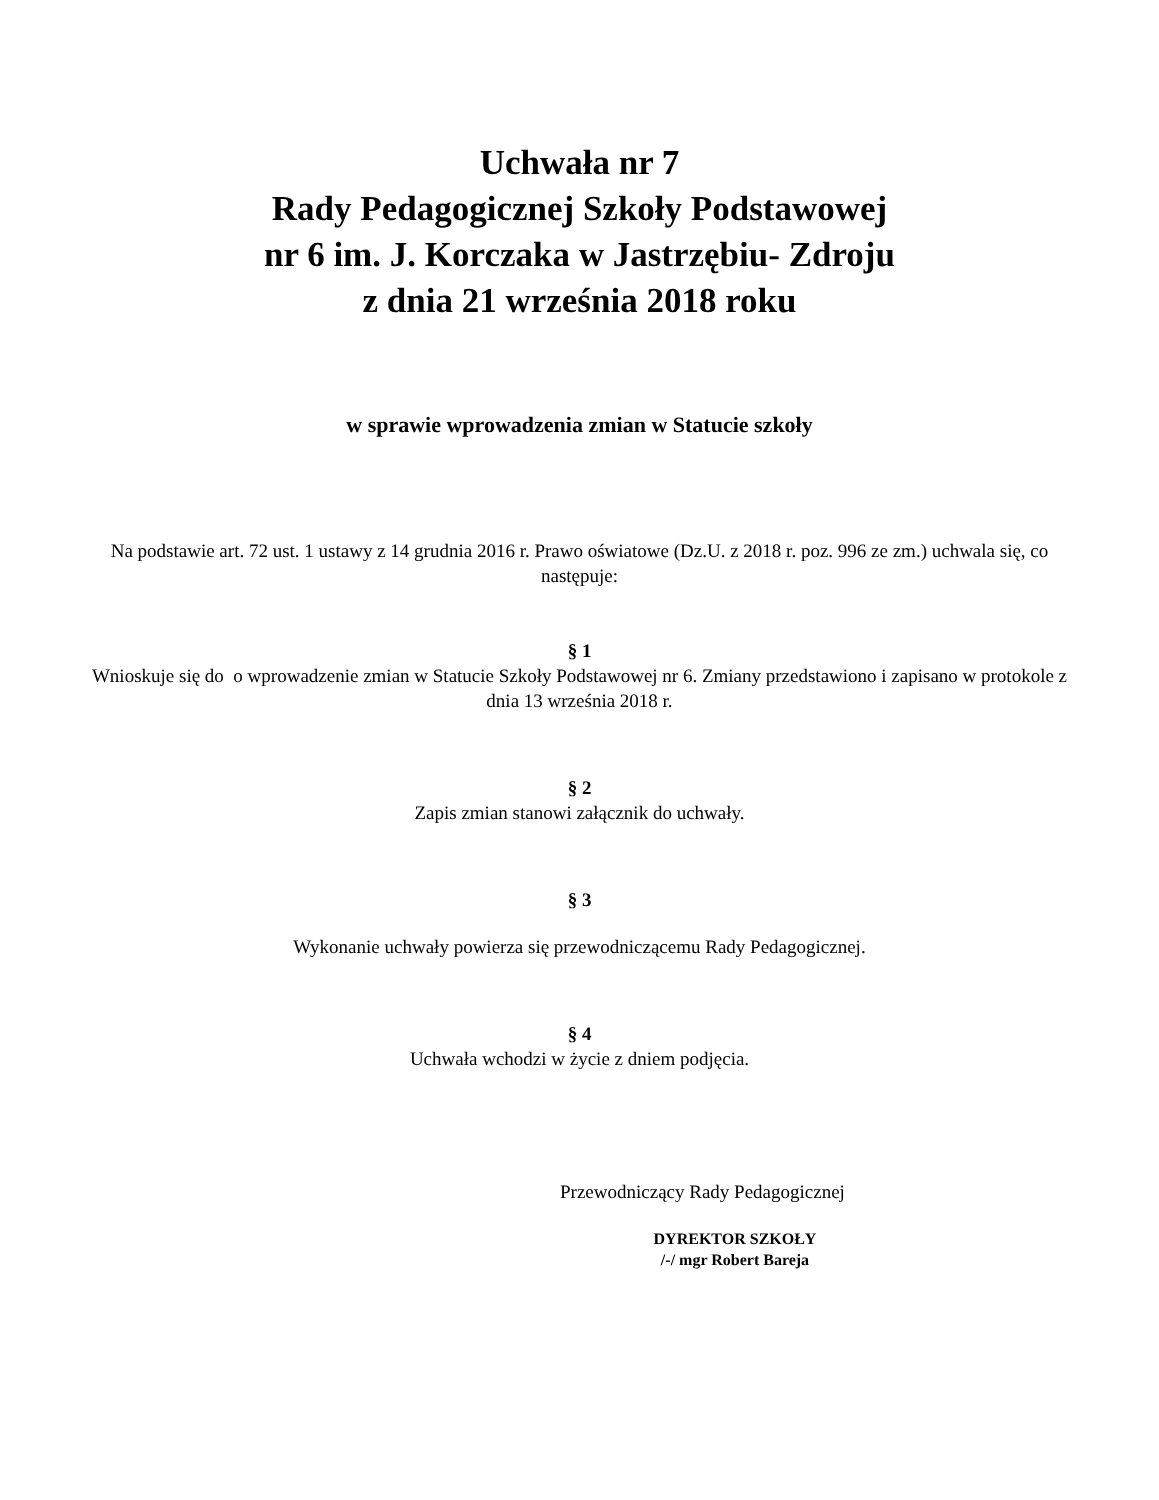Uchwała nr 7
Rady Pedagogicznej Szkoły Podstawowej
nr 6 im. J. Korczaka w Jastrzębiu- Zdroju
z dnia 21 września 2018 roku
w sprawie wprowadzenia zmian w Statucie szkoły
Na podstawie art. 72 ust. 1 ustawy z 14 grudnia 2016 r. Prawo oświatowe (Dz.U. z 2018 r. poz. 996 ze zm.) uchwala się, co następuje:
§ 1
Wnioskuje się do o wprowadzenie zmian w Statucie Szkoły Podstawowej nr 6. Zmiany przedstawiono i zapisano w protokole z dnia 13 września 2018 r.
§ 2
Zapis zmian stanowi załącznik do uchwały.
§ 3
Wykonanie uchwały powierza się przewodniczącemu Rady Pedagogicznej.
§ 4
Uchwała wchodzi w życie z dniem podjęcia.
Przewodniczący Rady Pedagogicznej
DYREKTOR SZKOŁY
/-/ mgr Robert Bareja